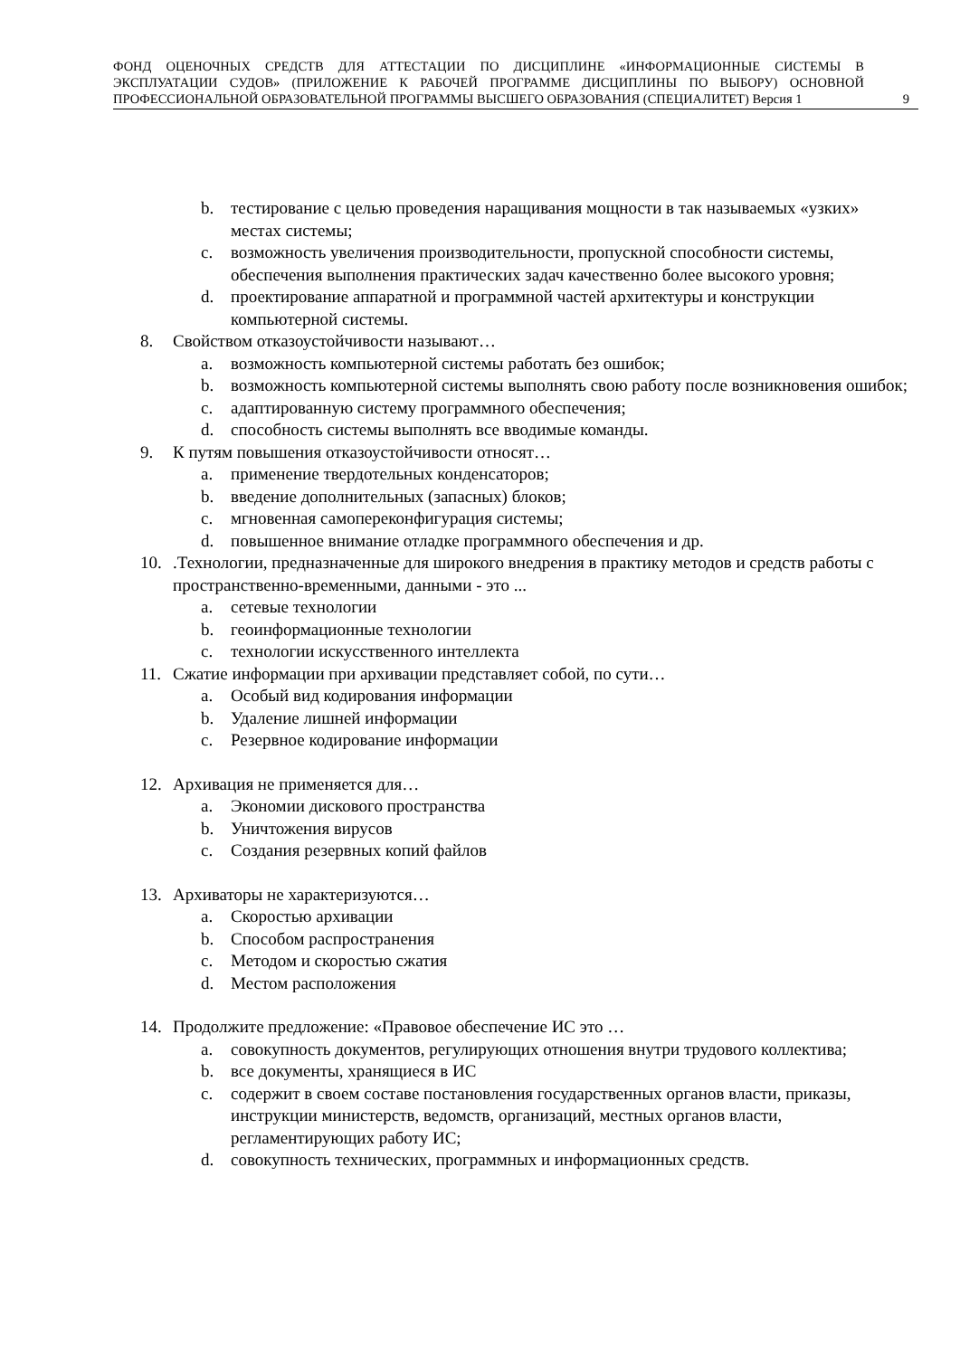ФОНД ОЦЕНОЧНЫХ СРЕДСТВ ДЛЯ АТТЕСТАЦИИ ПО ДИСЦИПЛИНЕ «ИНФОРМАЦИОННЫЕ СИСТЕМЫ В ЭКСПЛУАТАЦИИ СУДОВ» (ПРИЛОЖЕНИЕ К РАБОЧЕЙ ПРОГРАММЕ ДИСЦИПЛИНЫ ПО ВЫБОРУ) ОСНОВНОЙ ПРОФЕССИОНАЛЬНОЙ ОБРАЗОВАТЕЛЬНОЙ ПРОГРАММЫ ВЫСШЕГО ОБРАЗОВАНИЯ (СПЕЦИАЛИТЕТ) Версия 1
9
b. тестирование с целью проведения наращивания мощности в так называемых «узких» местах системы;
c. возможность увеличения производительности, пропускной способности системы, обеспечения выполнения практических задач качественно более высокого уровня;
d. проектирование аппаратной и программной частей архитектуры и конструкции компьютерной системы.
8. Свойством отказоустойчивости называют…
a. возможность компьютерной системы работать без ошибок;
b. возможность компьютерной системы выполнять свою работу после возникновения ошибок;
c. адаптированную систему программного обеспечения;
d. способность системы выполнять все вводимые команды.
9. К путям повышения отказоустойчивости относят…
a. применение твердотельных конденсаторов;
b. введение дополнительных (запасных) блоков;
c. мгновенная самопереконфигурация системы;
d. повышенное внимание отладке программного обеспечения и др.
10..Технологии, предназначенные для широкого внедрения в практику методов и средств работы с пространственно-временными, данными - это ...
a. сетевые технологии
b. геоинформационные технологии
c. технологии искусственного интеллекта
11. Сжатие информации при архивации представляет собой, по сути…
a. Особый вид кодирования информации
b. Удаление лишней информации
c. Резервное кодирование информации
12. Архивация не применяется для…
a. Экономии дискового пространства
b. Уничтожения вирусов
c. Создания резервных копий файлов
13. Архиваторы не характеризуются…
a. Скоростью архивации
b. Способом распространения
c. Методом и скоростью сжатия
d. Местом расположения
14. Продолжите предложение: «Правовое обеспечение ИС это …
a. совокупность документов, регулирующих отношения внутри трудового коллектива;
b. все документы, хранящиеся в ИС
c. содержит в своем составе постановления государственных органов власти, приказы, инструкции министерств, ведомств, организаций, местных органов власти, регламентирующих работу ИС;
d. совокупность технических, программных и информационных средств.